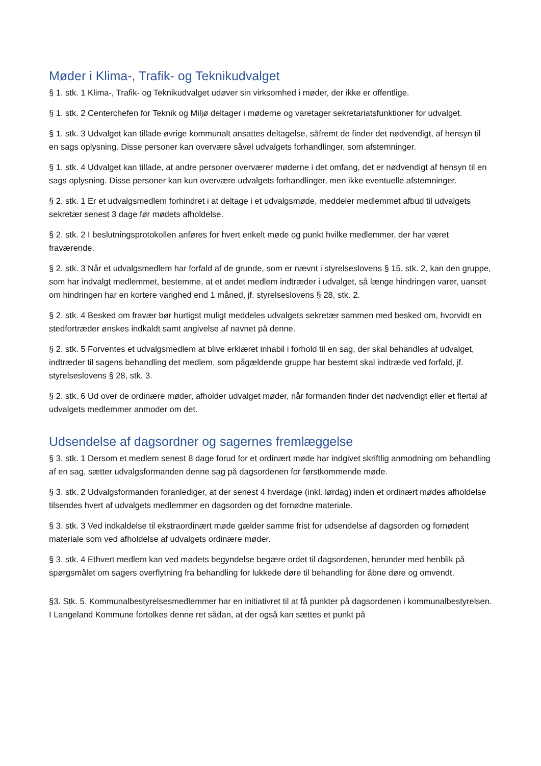Møder i Klima-, Trafik- og Teknikudvalget
§ 1. stk. 1 Klima-, Trafik- og Teknikudvalget udøver sin virksomhed i møder, der ikke er offentlige.
§ 1. stk. 2 Centerchefen for Teknik og Miljø deltager i møderne og varetager sekretariatsfunktioner for udvalget.
§ 1. stk. 3 Udvalget kan tillade øvrige kommunalt ansattes deltagelse, såfremt de finder det nødvendigt, af hensyn til en sags oplysning. Disse personer kan overvære såvel udvalgets forhandlinger, som afstemninger.
§ 1. stk. 4 Udvalget kan tillade, at andre personer overværer møderne i det omfang, det er nødvendigt af hensyn til en sags oplysning. Disse personer kan kun overvære udvalgets forhandlinger, men ikke eventuelle afstemninger.
§ 2. stk. 1 Er et udvalgsmedlem forhindret i at deltage i et udvalgsmøde, meddeler medlemmet afbud til udvalgets sekretær senest 3 dage før mødets afholdelse.
§ 2. stk. 2 I beslutningsprotokollen anføres for hvert enkelt møde og punkt hvilke medlemmer, der har været fraværende.
§ 2. stk. 3 Når et udvalgsmedlem har forfald af de grunde, som er nævnt i styrelseslovens § 15, stk. 2, kan den gruppe, som har indvalgt medlemmet, bestemme, at et andet medlem indtræder i udvalget, så længe hindringen varer, uanset om hindringen har en kortere varighed end 1 måned, jf. styrelseslovens § 28, stk. 2.
§ 2. stk. 4 Besked om fravær bør hurtigst muligt meddeles udvalgets sekretær sammen med besked om, hvorvidt en stedfortræder ønskes indkaldt samt angivelse af navnet på denne.
§ 2. stk. 5 Forventes et udvalgsmedlem at blive erklæret inhabil i forhold til en sag, der skal behandles af udvalget, indtræder til sagens behandling det medlem, som pågældende gruppe har bestemt skal indtræde ved forfald, jf. styrelseslovens § 28, stk. 3.
§ 2. stk. 6 Ud over de ordinære møder, afholder udvalget møder, når formanden finder det nødvendigt eller et flertal af udvalgets medlemmer anmoder om det.
Udsendelse af dagsordner og sagernes fremlæggelse
§ 3. stk. 1 Dersom et medlem senest 8 dage forud for et ordinært møde har indgivet skriftlig anmodning om behandling af en sag, sætter udvalgsformanden denne sag på dagsordenen for førstkommende møde.
§ 3. stk. 2 Udvalgsformanden foranlediger, at der senest 4 hverdage (inkl. lørdag) inden et ordinært mødes afholdelse tilsendes hvert af udvalgets medlemmer en dagsorden og det fornødne materiale.
§ 3. stk. 3 Ved indkaldelse til ekstraordinært møde gælder samme frist for udsendelse af dagsorden og fornødent materiale som ved afholdelse af udvalgets ordinære møder.
§ 3. stk. 4 Ethvert medlem kan ved mødets begyndelse begære ordet til dagsordenen, herunder med henblik på spørgsmålet om sagers overflytning fra behandling for lukkede døre til behandling for åbne døre og omvendt.
§3. Stk. 5. Kommunalbestyrelsesmedlemmer har en initiativret til at få punkter på dagsordenen i kommunalbestyrelsen. I Langeland Kommune fortolkes denne ret sådan, at der også kan sættes et punkt på